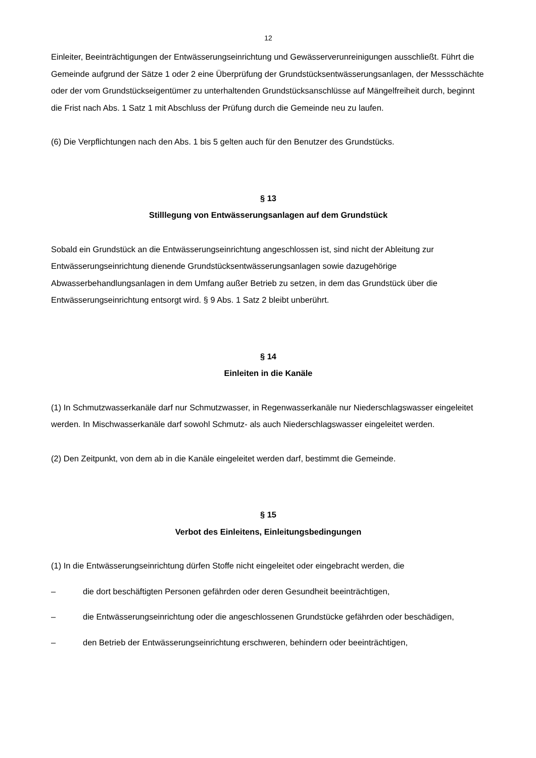12
Einleiter, Beeinträchtigungen der Entwässerungseinrichtung und Gewässerverunreinigungen ausschließt. Führt die Gemeinde aufgrund der Sätze 1 oder 2 eine Überprüfung der Grundstücksentwässerungsanlagen, der Messschächte oder der vom Grundstückseigentümer zu unterhaltenden Grundstücksanschlüsse auf Mängelfreiheit durch, beginnt die Frist nach Abs. 1 Satz 1 mit Abschluss der Prüfung durch die Gemeinde neu zu laufen.
(6) Die Verpflichtungen nach den Abs. 1 bis 5 gelten auch für den Benutzer des Grundstücks.
§ 13
Stilllegung von Entwässerungsanlagen auf dem Grundstück
Sobald ein Grundstück an die Entwässerungseinrichtung angeschlossen ist, sind nicht der Ableitung zur Entwässerungseinrichtung dienende Grundstücksentwässerungsanlagen sowie dazugehörige Abwasserbehandlungsanlagen in dem Umfang außer Betrieb zu setzen, in dem das Grundstück über die Entwässerungseinrichtung entsorgt wird. § 9 Abs. 1 Satz 2 bleibt unberührt.
§ 14
Einleiten in die Kanäle
(1) In Schmutzwasserkanäle darf nur Schmutzwasser, in Regenwasserkanäle nur Niederschlagswasser eingeleitet werden. In Mischwasserkanäle darf sowohl Schmutz- als auch Niederschlagswasser eingeleitet werden.
(2) Den Zeitpunkt, von dem ab in die Kanäle eingeleitet werden darf, bestimmt die Gemeinde.
§ 15
Verbot des Einleitens, Einleitungsbedingungen
(1) In die Entwässerungseinrichtung dürfen Stoffe nicht eingeleitet oder eingebracht werden, die
– die dort beschäftigten Personen gefährden oder deren Gesundheit beeinträchtigen,
– die Entwässerungseinrichtung oder die angeschlossenen Grundstücke gefährden oder beschädigen,
– den Betrieb der Entwässerungseinrichtung erschweren, behindern oder beeinträchtigen,